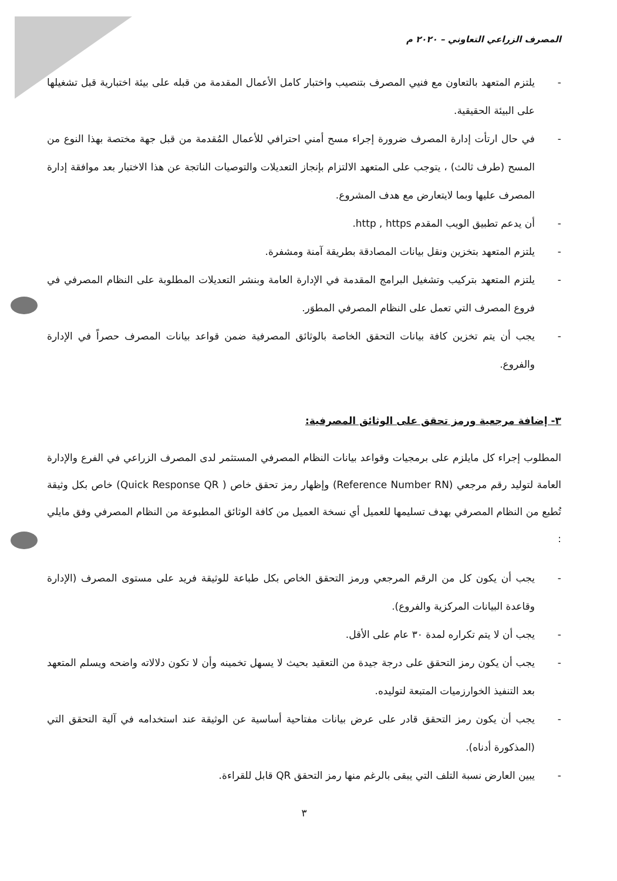المصرف الزراعي التعاوني – ٢٠٢٠ م
- يلتزم المتعهد بالتعاون مع فنيي المصرف بتنصيب واختبار كامل الأعمال المقدمة من قبله على بيئة اختبارية قبل تشغيلها على البيئة الحقيقية.
- في حال ارتأت إدارة المصرف ضرورة إجراء مسح أمني احترافي للأعمال المُقدمة من قبل جهة مختصة بهذا النوع من المسح (طرف ثالث) ، يتوجب على المتعهد الالتزام بإنجاز التعديلات والتوصيات الناتجة عن هذا الاختبار بعد موافقة إدارة المصرف عليها وبما لايتعارض مع هدف المشروع.
- أن يدعم تطبيق الويب المقدم http , https.
- يلتزم المتعهد بتخزين ونقل بيانات المصادقة بطريقة آمنة ومشفرة.
- يلتزم المتعهد بتركيب وتشغيل البرامج المقدمة في الإدارة العامة وبنشر التعديلات المطلوبة على النظام المصرفي في فروع المصرف التي تعمل على النظام المصرفي المطوَر.
- يجب أن يتم تخزين كافة بيانات التحقق الخاصة بالوثائق المصرفية ضمن قواعد بيانات المصرف حصراً في الإدارة والفروع.
٣- إضافة مرجعية ورمز تحقق على الوثائق المصرفية:
المطلوب إجراء كل مايلزم على برمجيات وقواعد بيانات النظام المصرفي المستثمر لدى المصرف الزراعي في الفرع والإدارة العامة لتوليد رقم مرجعي (Reference Number RN) وإظهار رمز تحقق خاص ( Quick Response QR) خاص بكل وثيقة تُطبع من النظام المصرفي بهدف تسليمها للعميل أي نسخة العميل من كافة الوثائق المطبوعة من النظام المصرفي وفق مايلي :
- يجب أن يكون كل من الرقم المرجعي ورمز التحقق الخاص بكل طباعة للوثيقة فريد على مستوى المصرف (الإدارة وقاعدة البيانات المركزية والفروع).
- يجب أن لا يتم تكراره لمدة ٣٠ عام على الأقل.
- يجب أن يكون رمز التحقق على درجة جيدة من التعقيد بحيث لا يسهل تخمينه وأن لا تكون دلالاته واضحه ويسلم المتعهد بعد التنفيذ الخوارزميات المتبعة لتوليده.
- يجب أن يكون رمز التحقق قادر على عرض بيانات مفتاحية أساسية عن الوثيقة عند استخدامه في آلية التحقق التي (المذكورة أدناه).
- يبين العارض نسبة التلف التي يبقى بالرغم منها رمز التحقق QR قابل للقراءة.
٣